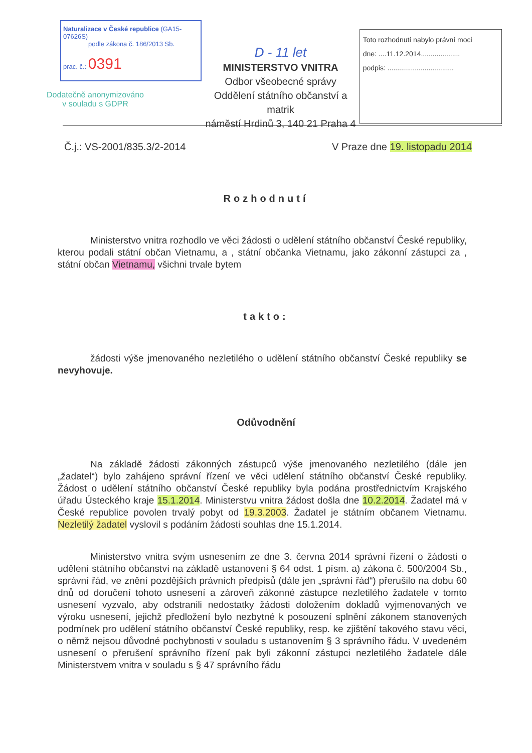Naturalizace v České republice (GA15-07626S)
podle zákona č. 186/2013 Sb.
prac. č.: 0391
D - 11 let
MINISTERSTVO VNITRA
Odbor všeobecné správy
Oddělení státního občanství a matrik
náměstí Hrdinů 3, 140 21 Praha 4
Toto rozhodnutí nabylo právní moci
dne: ....11.12.2014....................
podpis: ..................................
Dodatečně anonymizováno v souladu s GDPR
Č.j.: VS-2001/835.3/2-2014 V Praze dne 19. listopadu 2014
Rozhodnutí
Ministerstvo vnitra rozhodlo ve věci žádosti o udělení státního občanství České republiky, kterou podali státní občan Vietnamu, a , státní občanka Vietnamu, jako zákonní zástupci za , státní občan Vietnamu, všichni trvale bytem
takto:
žádosti výše jmenovaného nezletilého o udělení státního občanství České republiky se nevyhovuje.
Odůvodnění
Na základě žádosti zákonných zástupců výše jmenovaného nezletilého (dále jen „žadatel“) bylo zahájeno správní řízení ve věci udělení státního občanství České republiky. Žádost o udělení státního občanství České republiky byla podána prostřednictvím Krajského úřadu Ústeckého kraje 15.1.2014. Ministerstvu vnitra žádost došla dne 10.2.2014. Žadatel má v České republice povolen trvalý pobyt od 19.3.2003. Žadatel je státním občanem Vietnamu. Nezletilý žadatel vyslovil s podáním žádosti souhlas dne 15.1.2014.
Ministerstvo vnitra svým usnesením ze dne 3. června 2014 správní řízení o žádosti o udělení státního občanství na základě ustanovení § 64 odst. 1 písm. a) zákona č. 500/2004 Sb., správní řád, ve znění pozdějších právních předpisů (dále jen „správní řád“) přerušilo na dobu 60 dnů od doručení tohoto usnesení a zároveň zákonné zástupce nezletilého žadatele v tomto usnesení vyzvalo, aby odstranili nedostatky žádosti doložením dokladů vyjmenovaných ve výroku usnesení, jejichž předložení bylo nezbytné k posouzení splnění zákonem stanovených podmínek pro udělení státního občanství České republiky, resp. ke zjištění takového stavu věci, o němž nejsou důvodné pochybnosti v souladu s ustanovením § 3 správního řádu. V uvedeném usnesení o přerušení správního řízení pak byli zákonní zástupci nezletilého žadatele dále Ministerstvem vnitra v souladu s § 47 správního řádu